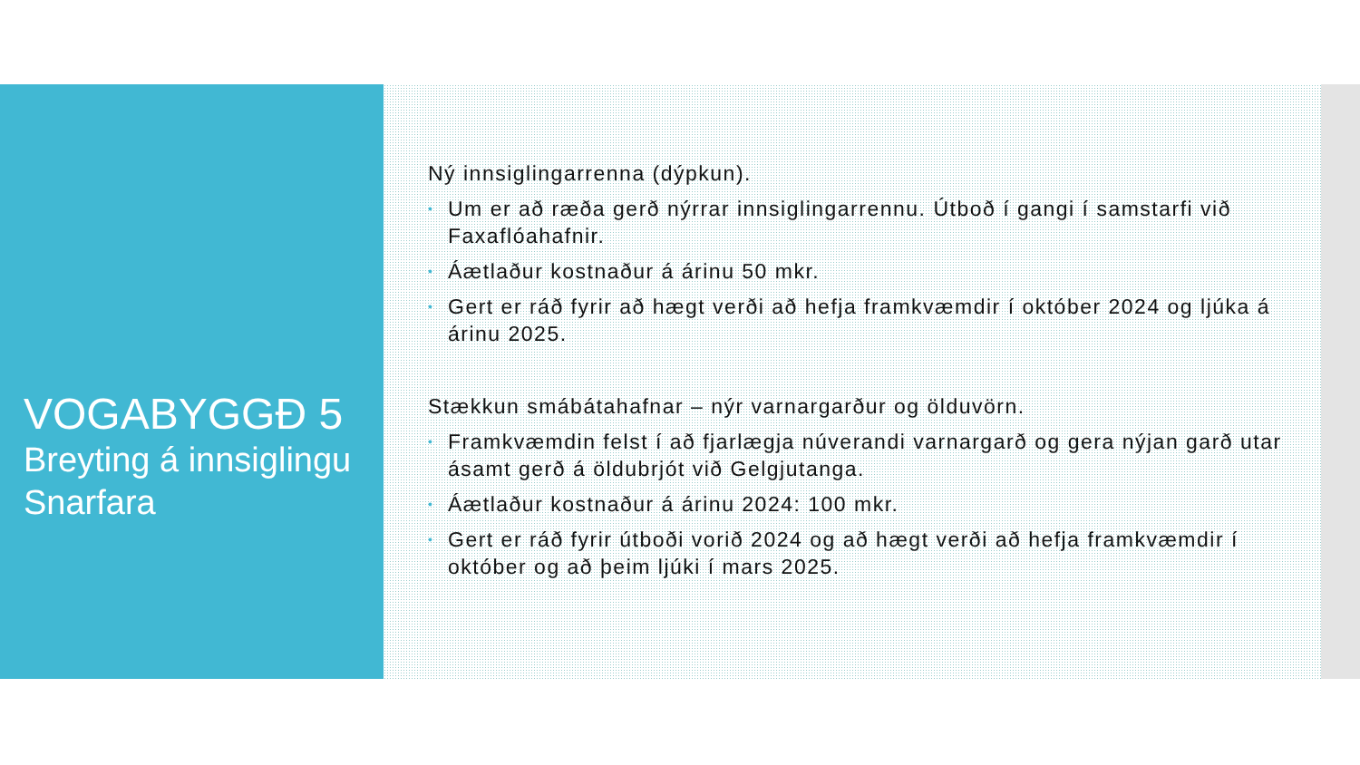VOGABYGGÐ 5
Breyting á innsiglingu Snarfara
Ný innsiglingarrenna (dýpkun).
• Um er að ræða gerð nýrrar innsiglingarrennu. Útboð í gangi í samstarfi við Faxaflóahafnir.
• Áætlaður kostnaður á árinu 50 mkr.
• Gert er ráð fyrir að hægt verði að hefja framkvæmdir í október 2024 og ljúka á árinu 2025.
Stækkun smábátahafnar – nýr varnargarður og ölduvörn.
• Framkvæmdin felst í að fjarlægja núverandi varnargarð og gera nýjan garð utar ásamt gerð á öldubrjót við Gelgjutanga.
• Áætlaður kostnaður á árinu 2024: 100 mkr.
• Gert er ráð fyrir útboði vorið 2024 og að hægt verði að hefja framkvæmdir í október og að þeim ljúki í mars 2025.